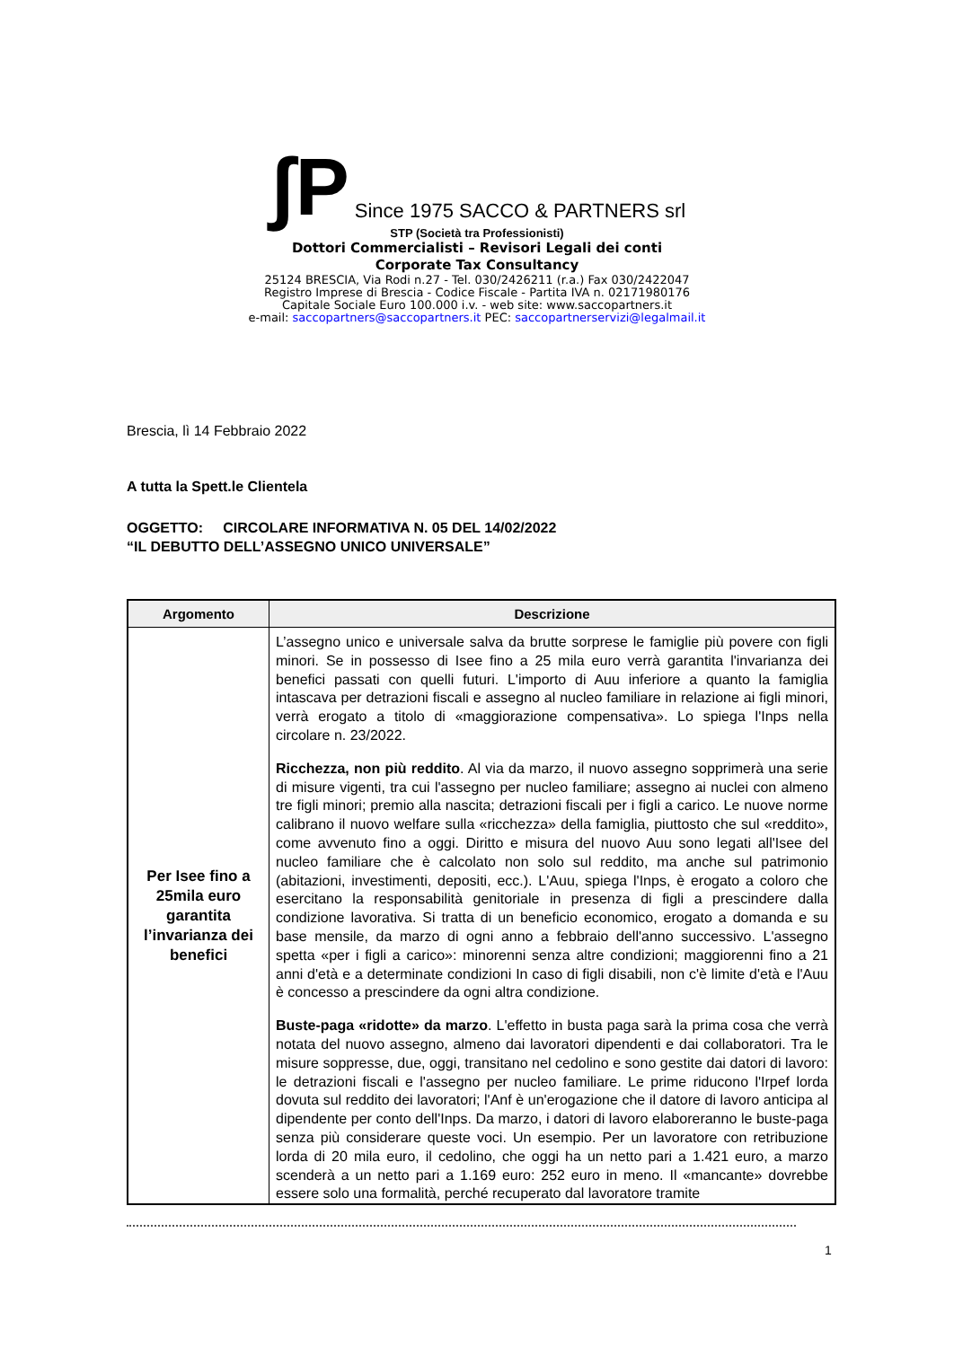ʃP Since 1975 SACCO & PARTNERS srl
STP (Società tra Professionisti)
Dottori Commercialisti – Revisori Legali dei conti
Corporate Tax Consultancy
25124 BRESCIA, Via Rodi n.27 - Tel. 030/2426211 (r.a.) Fax 030/2422047
Registro Imprese di Brescia - Codice Fiscale - Partita IVA n. 02171980176
Capitale Sociale Euro 100.000 i.v. - web site: www.saccopartners.it
e-mail: saccopartners@saccopartners.it PEC: saccopartnerservizi@legalmail.it
Brescia, lì 14 Febbraio 2022
A tutta la Spett.le Clientela
OGGETTO: CIRCOLARE INFORMATIVA N. 05 DEL 14/02/2022
“IL DEBUTTO DELL’ASSEGNO UNICO UNIVERSALE”
| Argomento | Descrizione |
| --- | --- |
| Per Isee fino a 25mila euro garantita l’invarianza dei benefici | L’assegno unico e universale salva da brutte sorprese le famiglie più povere con figli minori. Se in possesso di Isee fino a 25 mila euro verrà garantita l'invarianza dei benefici passati con quelli futuri. L'importo di Auu inferiore a quanto la famiglia intascava per detrazioni fiscali e assegno al nucleo familiare in relazione ai figli minori, verrà erogato a titolo di «maggiorazione compensativa». Lo spiega l'Inps nella circolare n. 23/2022. Ricchezza, non più reddito . Al via da marzo, il nuovo assegno sopprimerà una serie di misure vigenti, tra cui l'assegno per nucleo familiare; assegno ai nuclei con almeno tre figli minori; premio alla nascita; detrazioni fiscali per i figli a carico. Le nuove norme calibrano il nuovo welfare sulla «ricchezza» della famiglia, piuttosto che sul «reddito», come avvenuto fino a oggi. Diritto e misura del nuovo Auu sono legati all'Isee del nucleo familiare che è calcolato non solo sul reddito, ma anche sul patrimonio (abitazioni, investimenti, depositi, ecc.). L'Auu, spiega l'Inps, è erogato a coloro che esercitano la responsabilità genitoriale in presenza di figli a prescindere dalla condizione lavorativa. Si tratta di un beneficio economico, erogato a domanda e su base mensile, da marzo di ogni anno a febbraio dell'anno successivo. L'assegno spetta «per i figli a carico»: minorenni senza altre condizioni; maggiorenni fino a 21 anni d'età e a determinate condizioni In caso di figli disabili, non c'è limite d'età e l'Auu è concesso a prescindere da ogni altra condizione. Buste-paga «ridotte» da marzo . L'effetto in busta paga sarà la prima cosa che verrà notata del nuovo assegno, almeno dai lavoratori dipendenti e dai collaboratori. Tra le misure soppresse, due, oggi, transitano nel cedolino e sono gestite dai datori di lavoro: le detrazioni fiscali e l'assegno per nucleo familiare. Le prime riducono l'Irpef lorda dovuta sul reddito dei lavoratori; l'Anf è un'erogazione che il datore di lavoro anticipa al dipendente per conto dell'Inps. Da marzo, i datori di lavoro elaboreranno le buste-paga senza più considerare queste voci. Un esempio. Per un lavoratore con retribuzione lorda di 20 mila euro, il cedolino, che oggi ha un netto pari a 1.421 euro, a marzo scenderà a un netto pari a 1.169 euro: 252 euro in meno. Il «mancante» dovrebbe essere solo una formalità, perché recuperato dal lavoratore tramite |
1